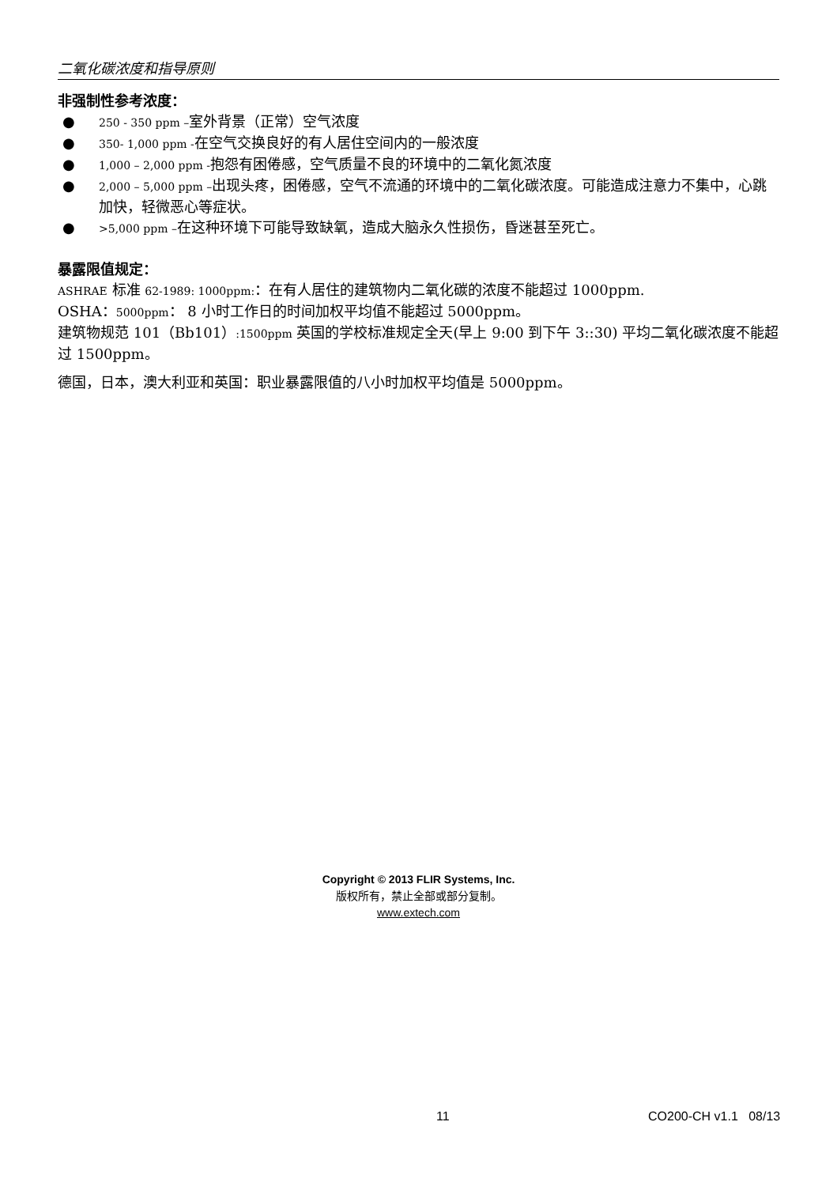二氧化碳浓度和指导原则
非强制性参考浓度：
● 250 - 350 ppm –室外背景（正常）空气浓度
● 350- 1,000 ppm -在空气交换良好的有人居住空间内的一般浓度
● 1,000 – 2,000 ppm -抱怨有困倦感，空气质量不良的环境中的二氧化氮浓度
● 2,000 – 5,000 ppm –出现头疼，困倦感，空气不流通的环境中的二氧化碳浓度。可能造成注意力不集中，心跳加快，轻微恶心等症状。
● >5,000 ppm –在这种环境下可能导致缺氧，造成大脑永久性损伤，昏迷甚至死亡。
暴露限值规定：
ASHRAE 标准 62-1989: 1000ppm:：在有人居住的建筑物内二氧化碳的浓度不能超过 1000ppm.
OSHA：5000ppm： 8 小时工作日的时间加权平均值不能超过 5000ppm。
建筑物规范 101（Bb101）:1500ppm 英国的学校标准规定全天(早上 9:00 到下午 3::30) 平均二氧化碳浓度不能超过 1500ppm。
德国，日本，澳大利亚和英国：职业暴露限值的八小时加权平均值是 5000ppm。
Copyright © 2013 FLIR Systems, Inc.
版权所有，禁止全部或部分复制。
www.extech.com
11 CO200-CH v1.1 08/13